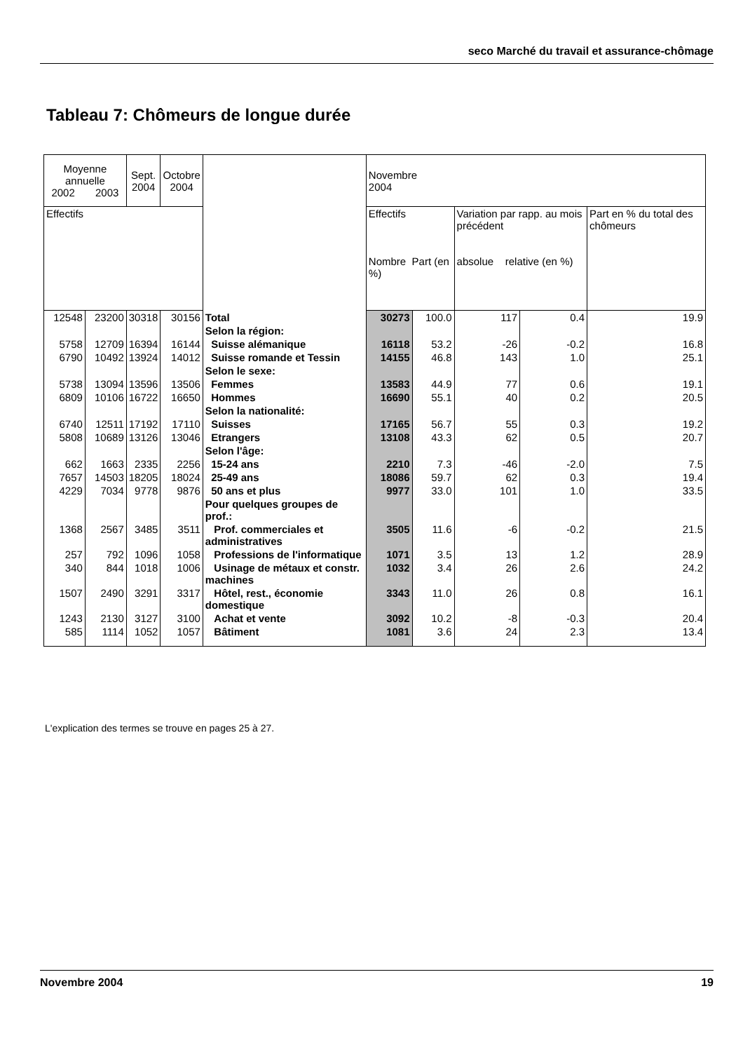seco Marché du travail et assurance-chômage
Tableau 7: Chômeurs de longue durée
| Moyenne annuelle 2002 2003 | | Sept. 2004 | Octobre 2004 | | Novembre 2004 | | | | |
| --- | --- | --- | --- | --- | --- | --- | --- | --- | --- |
| Effectifs | | | | | Effectifs Nombre Part (en %) | | Variation par rapp. au mois précédent absolue relative (en %) | | Part en % du total des chômeurs |
| 12548 | 23200 | 30318 | 30156 | Total | 30273 | 100.0 | 117 | 0.4 | 19.9 |
| | | | | Selon la région: | | | | | |
| 5758 | 12709 | 16394 | 16144 | Suisse alémanique | 16118 | 53.2 | -26 | -0.2 | 16.8 |
| 6790 | 10492 | 13924 | 14012 | Suisse romande et Tessin | 14155 | 46.8 | 143 | 1.0 | 25.1 |
| | | | | Selon le sexe: | | | | | |
| 5738 | 13094 | 13596 | 13506 | Femmes | 13583 | 44.9 | 77 | 0.6 | 19.1 |
| 6809 | 10106 | 16722 | 16650 | Hommes | 16690 | 55.1 | 40 | 0.2 | 20.5 |
| | | | | Selon la nationalité: | | | | | |
| 6740 | 12511 | 17192 | 17110 | Suisses | 17165 | 56.7 | 55 | 0.3 | 19.2 |
| 5808 | 10689 | 13126 | 13046 | Etrangers | 13108 | 43.3 | 62 | 0.5 | 20.7 |
| | | | | Selon l'âge: | | | | | |
| 662 | 1663 | 2335 | 2256 | 15-24 ans | 2210 | 7.3 | -46 | -2.0 | 7.5 |
| 7657 | 14503 | 18205 | 18024 | 25-49 ans | 18086 | 59.7 | 62 | 0.3 | 19.4 |
| 4229 | 7034 | 9778 | 9876 | 50 ans et plus | 9977 | 33.0 | 101 | 1.0 | 33.5 |
| | | | | Pour quelques groupes de prof.: | | | | | |
| 1368 | 2567 | 3485 | 3511 | Prof. commerciales et administratives | 3505 | 11.6 | -6 | -0.2 | 21.5 |
| 257 | 792 | 1096 | 1058 | Professions de l'informatique | 1071 | 3.5 | 13 | 1.2 | 28.9 |
| 340 | 844 | 1018 | 1006 | Usinage de métaux et constr. machines | 1032 | 3.4 | 26 | 2.6 | 24.2 |
| 1507 | 2490 | 3291 | 3317 | Hôtel, rest., économie domestique | 3343 | 11.0 | 26 | 0.8 | 16.1 |
| 1243 | 2130 | 3127 | 3100 | Achat et vente | 3092 | 10.2 | -8 | -0.3 | 20.4 |
| 585 | 1114 | 1052 | 1057 | Bâtiment | 1081 | 3.6 | 24 | 2.3 | 13.4 |
L'explication des termes se trouve en pages 25 à 27.
Novembre 2004 19